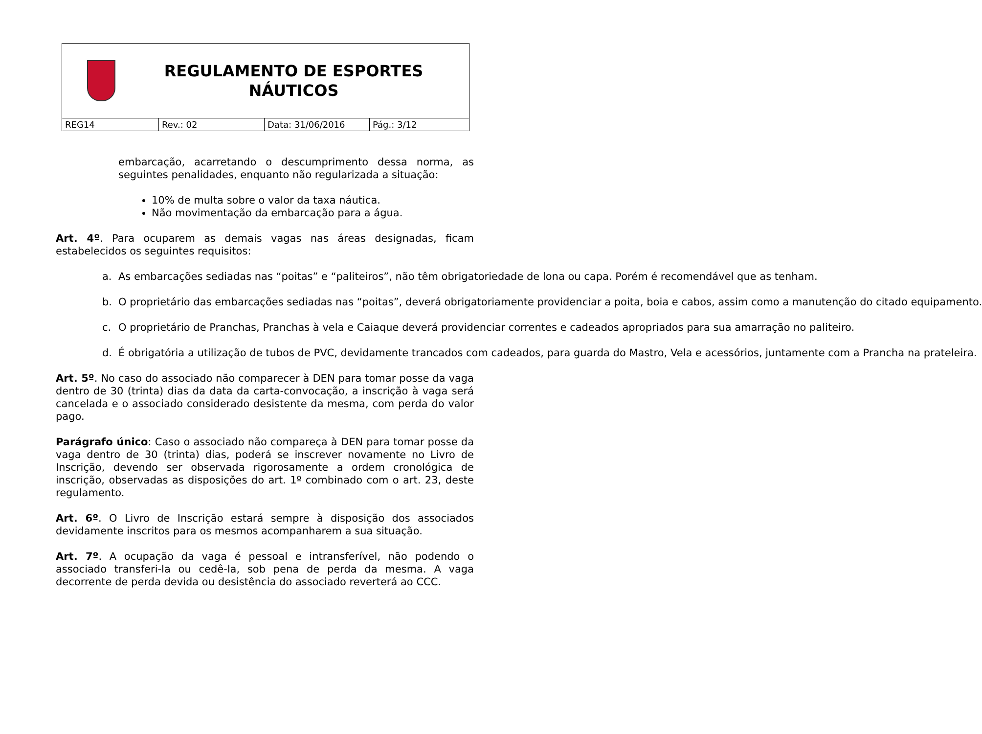REGULAMENTO DE ESPORTES NÁUTICOS
| REG14 | Rev.: 02 | Data: 31/06/2016 | Pág.: 3/12 |
embarcação, acarretando o descumprimento dessa norma, as seguintes penalidades, enquanto não regularizada a situação:
10% de multa sobre o valor da taxa náutica.
Não movimentação da embarcação para a água.
Art. 4º. Para ocuparem as demais vagas nas áreas designadas, ficam estabelecidos os seguintes requisitos:
a. As embarcações sediadas nas “poitas” e “paliteiros”, não têm obrigatoriedade de lona ou capa. Porém é recomendável que as tenham.
b. O proprietário das embarcações sediadas nas “poitas”, deverá obrigatoriamente providenciar a poita, boia e cabos, assim como a manutenção do citado equipamento.
c. O proprietário de Pranchas, Pranchas à vela e Caiaque deverá providenciar correntes e cadeados apropriados para sua amarração no paliteiro.
d. É obrigatória a utilização de tubos de PVC, devidamente trancados com cadeados, para guarda do Mastro, Vela e acessórios, juntamente com a Prancha na prateleira.
Art. 5º. No caso do associado não comparecer à DEN para tomar posse da vaga dentro de 30 (trinta) dias da data da carta-convocação, a inscrição à vaga será cancelada e o associado considerado desistente da mesma, com perda do valor pago.
Parágrafo único: Caso o associado não compareça à DEN para tomar posse da vaga dentro de 30 (trinta) dias, poderá se inscrever novamente no Livro de Inscrição, devendo ser observada rigorosamente a ordem cronológica de inscrição, observadas as disposições do art. 1º combinado com o art. 23, deste regulamento.
Art. 6º. O Livro de Inscrição estará sempre à disposição dos associados devidamente inscritos para os mesmos acompanharem a sua situação.
Art. 7º. A ocupação da vaga é pessoal e intransferível, não podendo o associado transferi-la ou cedê-la, sob pena de perda da mesma. A vaga decorrente de perda devida ou desistência do associado reverterá ao CCC.